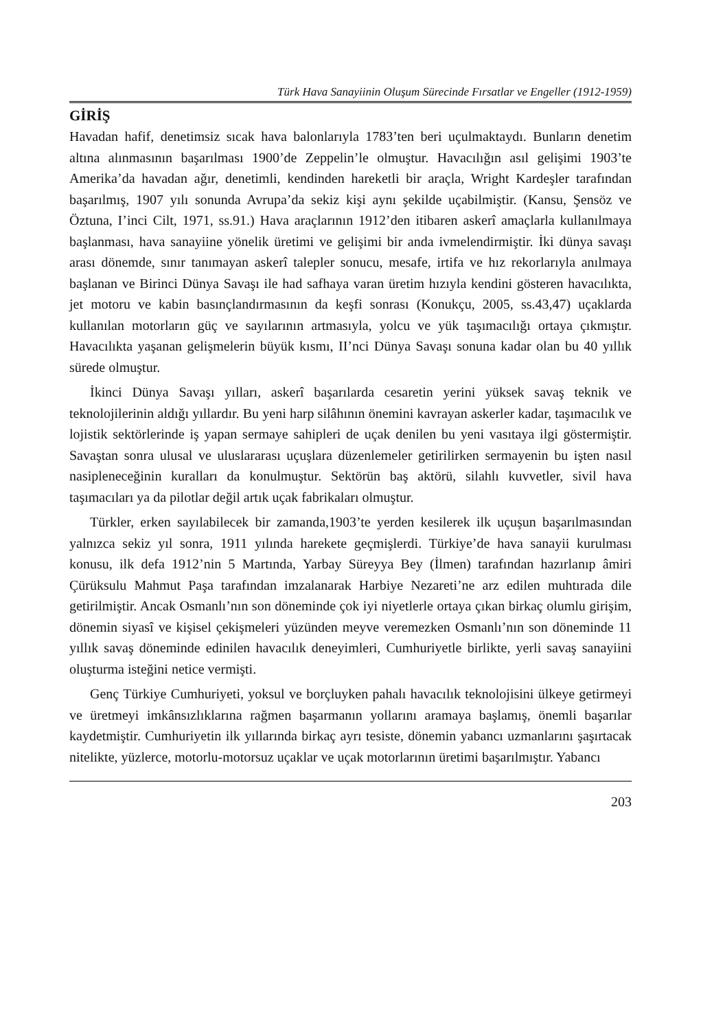Türk Hava Sanayiinin Oluşum Sürecinde Fırsatlar ve Engeller (1912-1959)
GİRİŞ
Havadan hafif, denetimsiz sıcak hava balonlarıyla 1783’ten beri uçulmaktaydı. Bunların denetim altına alınmasının başarılması 1900’de Zeppelin’le olmuştur. Havacılığın asıl gelişimi 1903’te Amerika’da havadan ağır, denetimli, kendinden hareketli bir araçla, Wright Kardeşler tarafından başarılmış, 1907 yılı sonunda Avrupa’da sekiz kişi aynı şekilde uçabilmiştir. (Kansu, Şensöz ve Öztuna, I’inci Cilt, 1971, ss.91.) Hava araçlarının 1912’den itibaren askerî amaçlarla kullanılmaya başlanması, hava sanayiine yönelik üretimi ve gelişimi bir anda ivmelendirmiştir. İki dünya savaşı arası dönemde, sınır tanımayan askerî talepler sonucu, mesafe, irtifa ve hız rekorlarıyla anılmaya başlanan ve Birinci Dünya Savaşı ile had safhaya varan üretim hızıyla kendini gösteren havacılıkta, jet motoru ve kabin basınçlandırmasının da keşfi sonrası (Konukçu, 2005, ss.43,47) uçaklarda kullanılan motorların güç ve sayılarının artmasıyla, yolcu ve yük taşımacılığı ortaya çıkmıştır. Havacılıkta yaşanan gelişmelerin büyük kısmı, II’nci Dünya Savaşı sonuna kadar olan bu 40 yıllık sürede olmuştur.
İkinci Dünya Savaşı yılları, askerî başarılarda cesaretin yerini yüksek savaş teknik ve teknolojilerinin aldığı yıllardır. Bu yeni harp silâhının önemini kavrayan askerler kadar, taşımacılık ve lojistik sektörlerinde iş yapan sermaye sahipleri de uçak denilen bu yeni vasıtaya ilgi göstermiştir. Savaştan sonra ulusal ve uluslararası uçuşlara düzenlemeler getirilirken sermayenin bu işten nasıl nasipleneceğinin kuralları da konulmuştur. Sektörün baş aktörü, silahlı kuvvetler, sivil hava taşımacıları ya da pilotlar değil artık uçak fabrikaları olmuştur.
Türkler, erken sayılabilecek bir zamanda,1903’te yerden kesilerek ilk uçuşun başarılmasından yalnızca sekiz yıl sonra, 1911 yılında harekete geçmişlerdi. Türkiye’de hava sanayii kurulması konusu, ilk defa 1912’nin 5 Martında, Yarbay Süreyya Bey (İlmen) tarafından hazırlanıp âmiri Çürüksulu Mahmut Paşa tarafından imzalanarak Harbiye Nezareti’ne arz edilen muhtırada dile getirilmiştir. Ancak Osmanlı’nın son döneminde çok iyi niyetlerle ortaya çıkan birkaç olumlu girişim, dönemin siyasî ve kişisel çekişmeleri yüzünden meyve veremezken Osmanlı’nın son döneminde 11 yıllık savaş döneminde edinilen havacılık deneyimleri, Cumhuriyetle birlikte, yerli savaş sanayiini oluşturma isteğini netice vermişti.
Genç Türkiye Cumhuriyeti, yoksul ve borçluyken pahalı havacılık teknolojisini ülkeye getirmeyi ve üretmeyi imkânsızlıklarına rağmen başarmanın yollarını aramaya başlamış, önemli başarılar kaydetmiştir. Cumhuriyetin ilk yıllarında birkaç ayrı tesiste, dönemin yabancı uzmanlarını şaşırtacak nitelikte, yüzlerce, motorlu-motorsuz uçaklar ve uçak motorlarının üretimi başarılmıştır. Yabancı
203